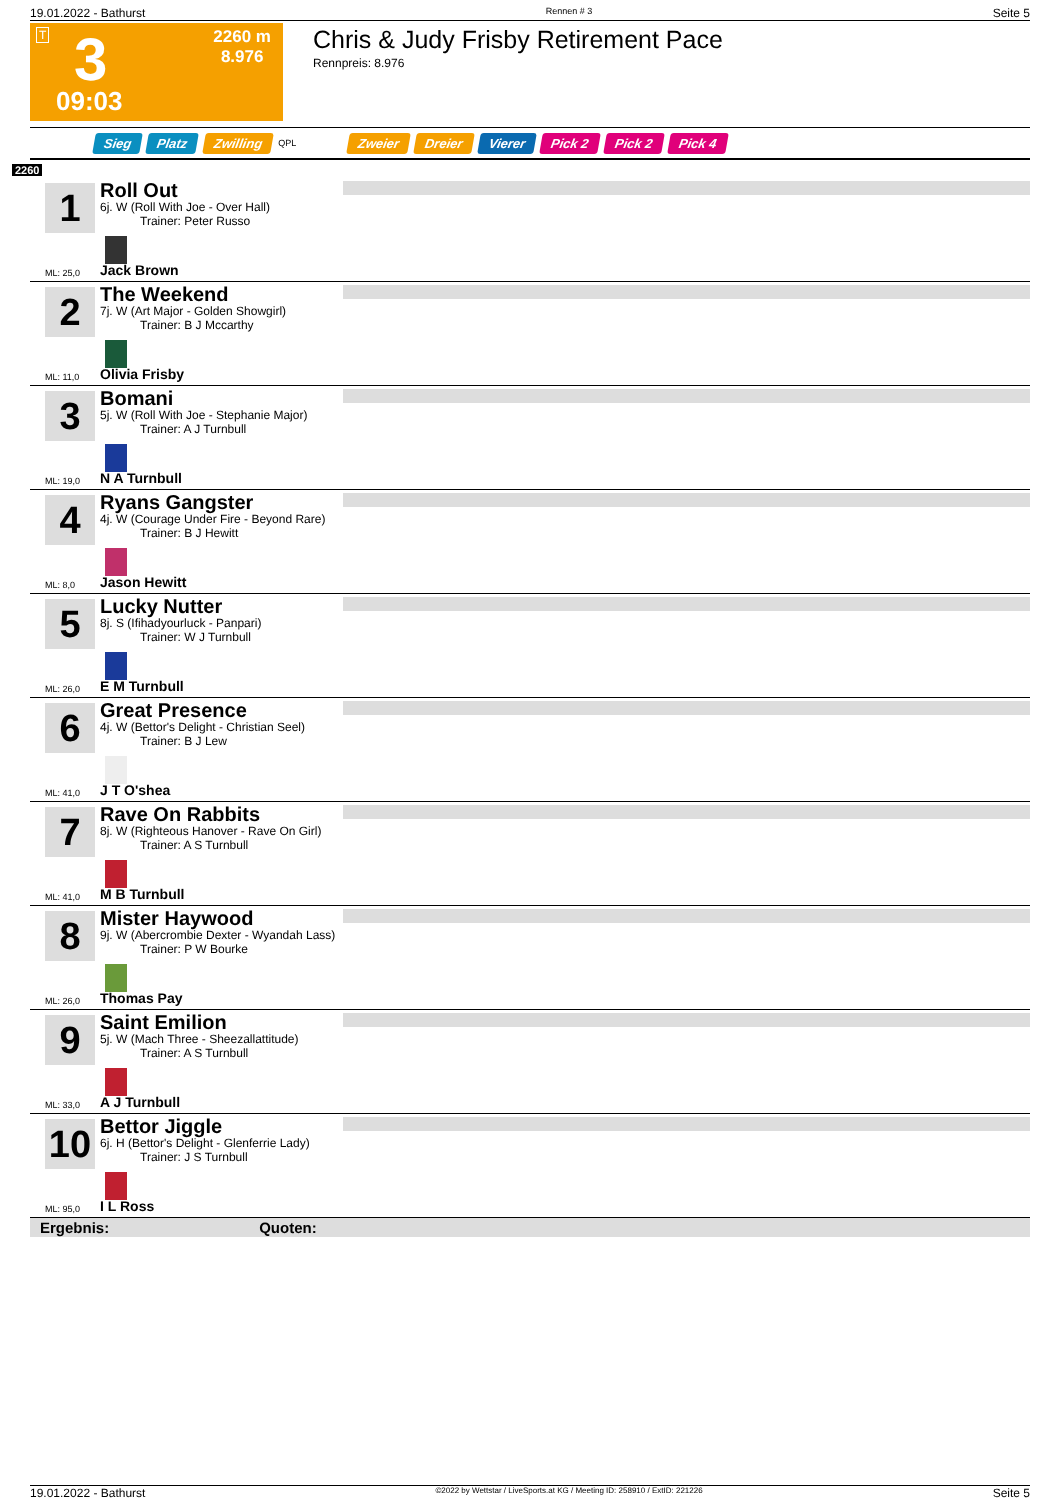19.01.2022 - Bathurst Rennen # 3 Seite 5
T 3 2260 m
8.976
09:03
Chris & Judy Frisby Retirement Pace
Rennpreis: 8.976
Sieg Platz Zwilling QPL Zweier Dreier Vierer Pick 2 Pick 2 Pick 4
2260
1
ML: 25,0
Roll Out
6j. W (Roll With Joe - Over Hall)
Trainer: Peter Russo
Jack Brown
2
ML: 11,0
The Weekend
7j. W (Art Major - Golden Showgirl)
Trainer: B J Mccarthy
Olivia Frisby
3
ML: 19,0
Bomani
5j. W (Roll With Joe - Stephanie Major)
Trainer: A J Turnbull
N A Turnbull
4
ML: 8,0
Ryans Gangster
4j. W (Courage Under Fire - Beyond Rare)
Trainer: B J Hewitt
Jason Hewitt
5
ML: 26,0
Lucky Nutter
8j. S (Ifihadyourluck - Panpari)
Trainer: W J Turnbull
E M Turnbull
6
ML: 41,0
Great Presence
4j. W (Bettor's Delight - Christian Seel)
Trainer: B J Lew
J T O'shea
7
ML: 41,0
Rave On Rabbits
8j. W (Righteous Hanover - Rave On Girl)
Trainer: A S Turnbull
M B Turnbull
8
ML: 26,0
Mister Haywood
9j. W (Abercrombie Dexter - Wyandah Lass)
Trainer: P W Bourke
Thomas Pay
9
ML: 33,0
Saint Emilion
5j. W (Mach Three - Sheezallattitude)
Trainer: A S Turnbull
A J Turnbull
10
ML: 95,0
Bettor Jiggle
6j. H (Bettor's Delight - Glenferrie Lady)
Trainer: J S Turnbull
I L Ross
Ergebnis: Quoten:
19.01.2022 - Bathurst ©2022 by Wettstar / LiveSports.at KG / Meeting ID: 258910 / ExtID: 221226 Seite 5